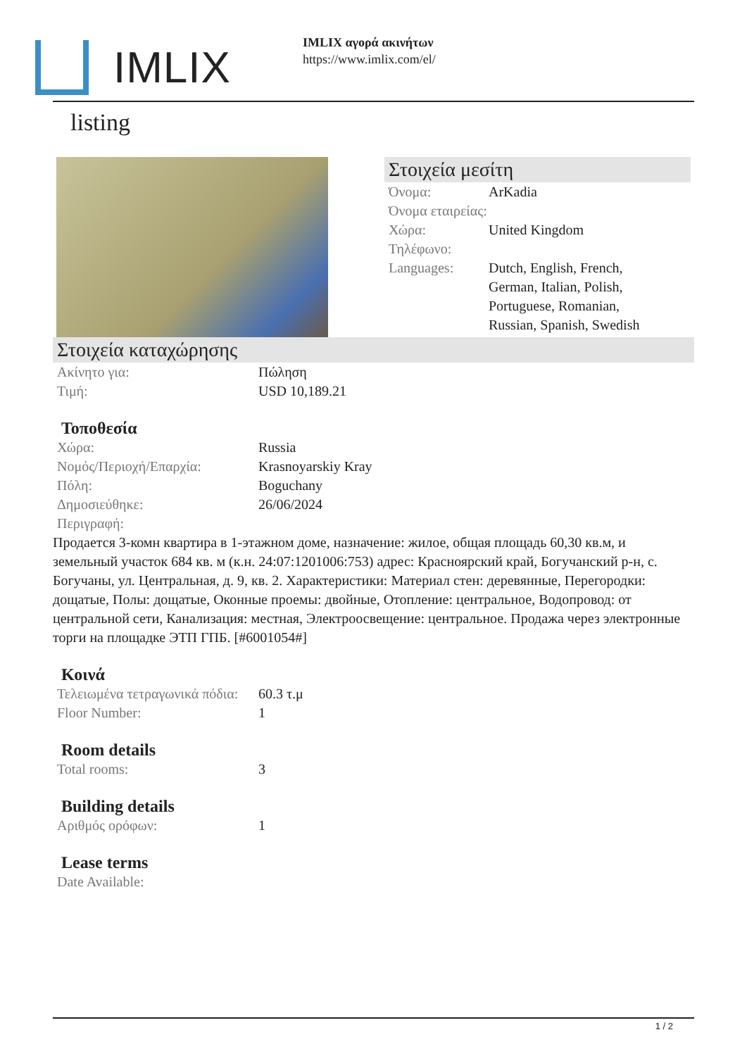IMLIX
IMLIX αγορά ακινήτων
https://www.imlix.com/el/
listing
Στοιχεία μεσίτη
Όνομα: ArKadia
Όνομα εταιρείας:
Χώρα: United Kingdom
Τηλέφωνο:
Languages: Dutch, English, French, German, Italian, Polish, Portuguese, Romanian, Russian, Spanish, Swedish
Στοιχεία καταχώρησης
Ακίνητο για: Πώληση
Τιμή: USD 10,189.21
Τοποθεσία
Χώρα: Russia
Νομός/Περιοχή/Επαρχία: Krasnoyarskiy Kray
Πόλη: Boguchany
Δημοσιεύθηκε: 26/06/2024
Περιγραφή:
Продается 3-комн квартира в 1-этажном доме, назначение: жилое, общая площадь 60,30 кв.м, и земельный участок 684 кв. м (к.н. 24:07:1201006:753) адрес: Красноярский край, Богучанский р-н, с. Богучаны, ул. Центральная, д. 9, кв. 2. Характеристики: Материал стен: деревянные, Перегородки: дощатые, Полы: дощатые, Оконные проемы: двойные, Отопление: центральное, Водопровод: от центральной сети, Канализация: местная, Электроосвещение: центральное. Продажа через электронные торги на площадке ЭТП ГПБ. [#6001054#]
Κοινά
Τελειωμένα τετραγωνικά πόδια: 60.3 τ.μ
Floor Number: 1
Room details
Total rooms: 3
Building details
Αριθμός ορόφων: 1
Lease terms
Date Available:
1 / 2